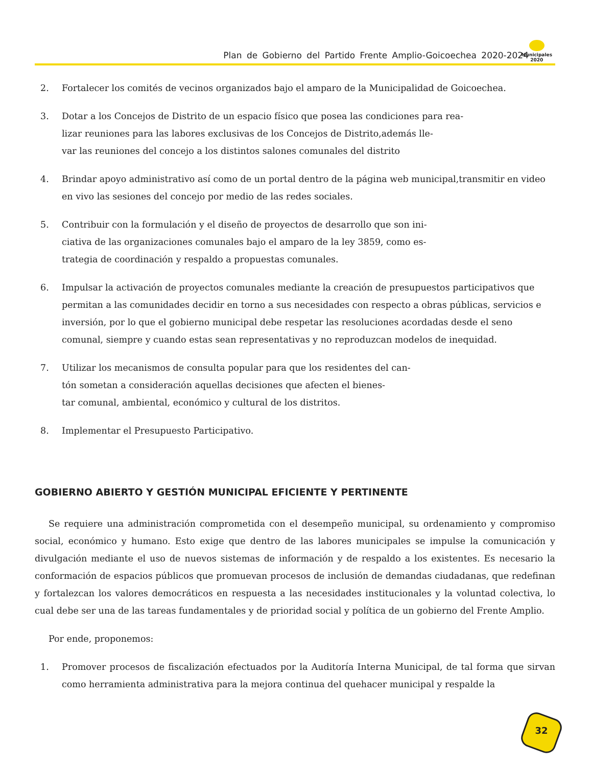Plan de Gobierno del Partido Frente Amplio-Goicoechea 2020-2024
Municipales
2020
2. Fortalecer los comités de vecinos organizados bajo el amparo de la Municipalidad de Goicoechea.
3. Dotar a los Concejos de Distrito de un espacio físico que posea las condiciones para rea-
lizar reuniones para las labores exclusivas de los Concejos de Distrito,además lle-
var las reuniones del concejo a los distintos salones comunales del distrito
4. Brindar apoyo administrativo así como de un portal dentro de la página web municipal,transmitir en video en vivo las sesiones del concejo por medio de las redes sociales.
5. Contribuir con la formulación y el diseño de proyectos de desarrollo que son ini-
ciativa de las organizaciones comunales bajo el amparo de la ley 3859, como es-
trategia de coordinación y respaldo a propuestas comunales.
6. Impulsar la activación de proyectos comunales mediante la creación de presupuestos participativos que permitan a las comunidades decidir en torno a sus necesidades con respecto a obras públicas, servicios e inversión, por lo que el gobierno municipal debe respetar las resoluciones acordadas desde el seno comunal, siempre y cuando estas sean representativas y no reproduzcan modelos de inequidad.
7. Utilizar los mecanismos de consulta popular para que los residentes del can-
tón sometan a consideración aquellas decisiones que afecten el bienes-
tar comunal, ambiental, económico y cultural de los distritos.
8. Implementar el Presupuesto Participativo.
GOBIERNO ABIERTO Y GESTIÓN MUNICIPAL EFICIENTE Y PERTINENTE
Se requiere una administración comprometida con el desempeño municipal, su ordenamiento y compromiso social, económico y humano. Esto exige que dentro de las labores municipales se impulse la comunicación y divulgación mediante el uso de nuevos sistemas de información y de respaldo a los existentes. Es necesario la conformación de espacios públicos que promuevan procesos de inclusión de demandas ciudadanas, que redefinan y fortalezcan los valores democráticos en respuesta a las necesidades institucionales y la voluntad colectiva, lo cual debe ser una de las tareas fundamentales y de prioridad social y política de un gobierno del Frente Amplio.
Por ende, proponemos:
1. Promover procesos de fiscalización efectuados por la Auditoría Interna Municipal, de tal forma que sirvan como herramienta administrativa para la mejora continua del quehacer municipal y respalde la
32